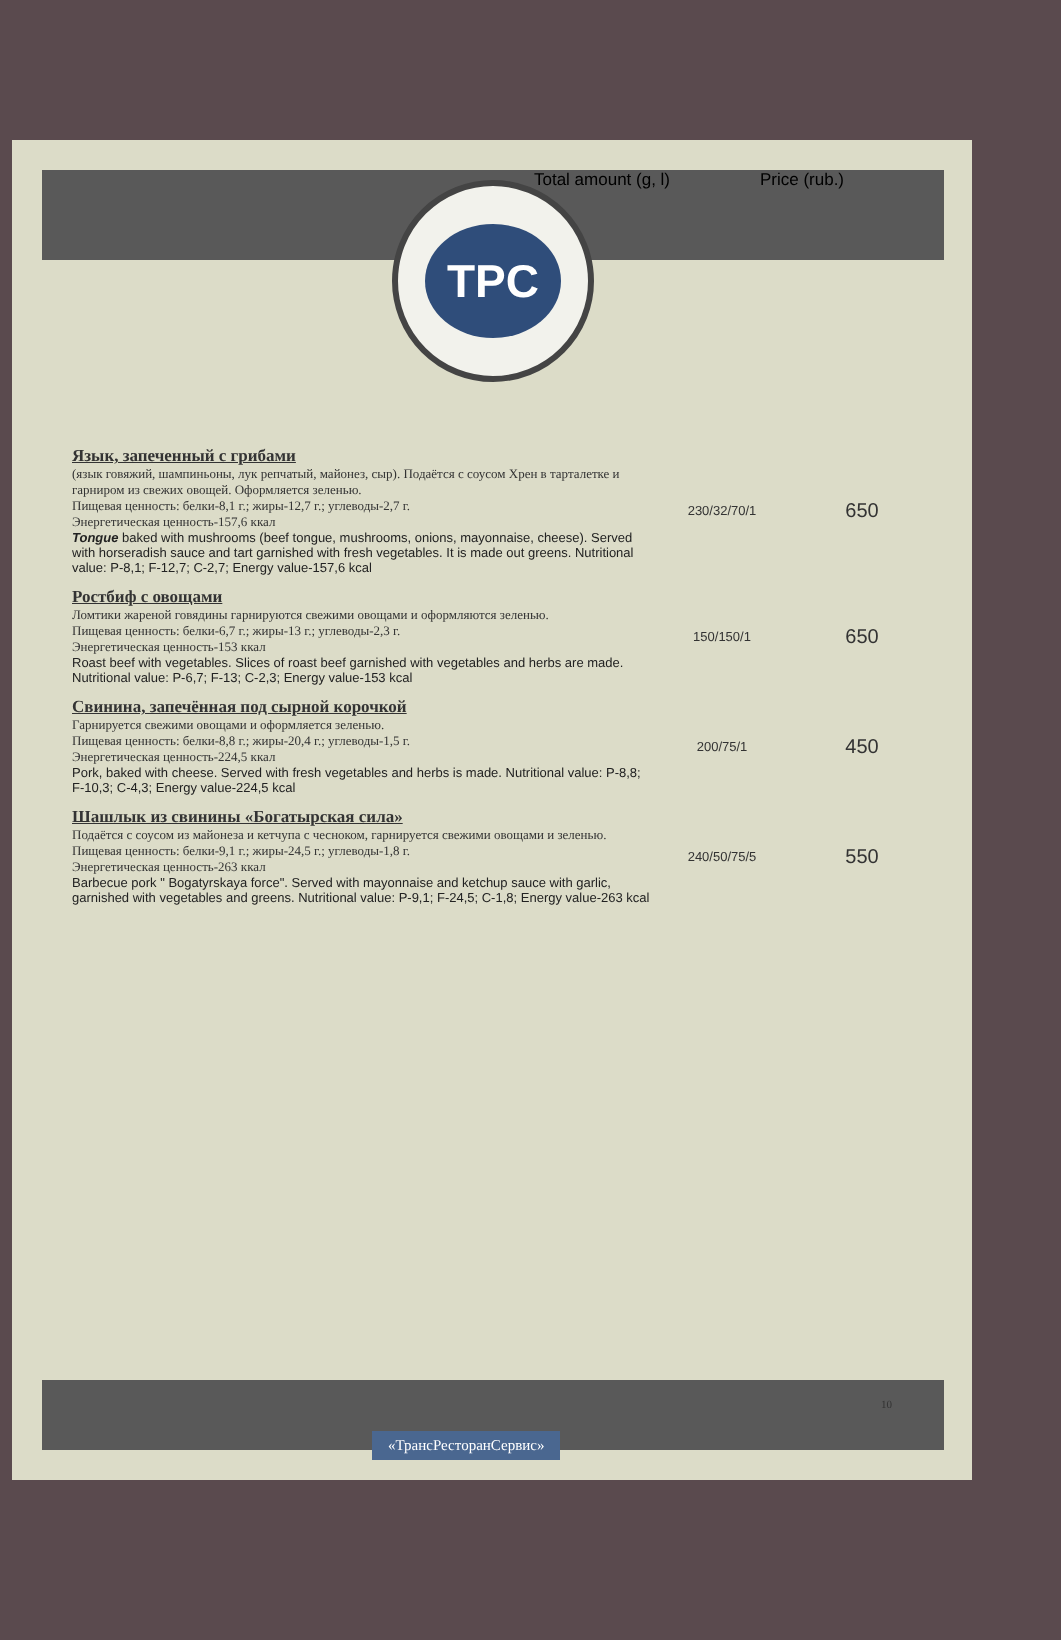Total amount (g, l) Price (rub.)
TPC
| Язык, запеченный с грибами (язык говяжий, шампиньоны, лук репчатый, майонез, сыр). Подаётся с соусом Хрен в тарталетке и гарниром из свежих овощей. Оформляется зеленью. Пищевая ценность: белки-8,1 г.; жиры-12,7 г.; углеводы-2,7 г. Энергетическая ценность-157,6 ккал Tongue baked with mushrooms (beef tongue, mushrooms, onions, mayonnaise, cheese). Served with horseradish sauce and tart garnished with fresh vegetables. It is made out greens. Nutritional value: P-8,1; F-12,7; C-2,7; Energy value-157,6 kcal | 230/32/70/1 | 650 |
| Ростбиф с овощами Ломтики жареной говядины гарнируются свежими овощами и оформляются зеленью. Пищевая ценность: белки-6,7 г.; жиры-13 г.; углеводы-2,3 г. Энергетическая ценность-153 ккал Roast beef with vegetables. Slices of roast beef garnished with vegetables and herbs are made. Nutritional value: P-6,7; F-13; C-2,3; Energy value-153 kcal | 150/150/1 | 650 |
| Свинина, запечённая под сырной корочкой Гарнируется свежими овощами и оформляется зеленью. Пищевая ценность: белки-8,8 г.; жиры-20,4 г.; углеводы-1,5 г. Энергетическая ценность-224,5 ккал Pork, baked with cheese. Served with fresh vegetables and herbs is made. Nutritional value: P-8,8; F-10,3; C-4,3; Energy value-224,5 kcal | 200/75/1 | 450 |
| Шашлык из свинины «Богатырская сила» Подаётся с соусом из майонеза и кетчупа с чесноком, гарнируется свежими овощами и зеленью. Пищевая ценность: белки-9,1 г.; жиры-24,5 г.; углеводы-1,8 г. Энергетическая ценность-263 ккал Barbecue pork " Bogatyrskaya force". Served with mayonnaise and ketchup sauce with garlic, garnished with vegetables and greens. Nutritional value: P-9,1; F-24,5; C-1,8; Energy value-263 kcal | 240/50/75/5 | 550 |
10
«ТрансРесторанСервис»